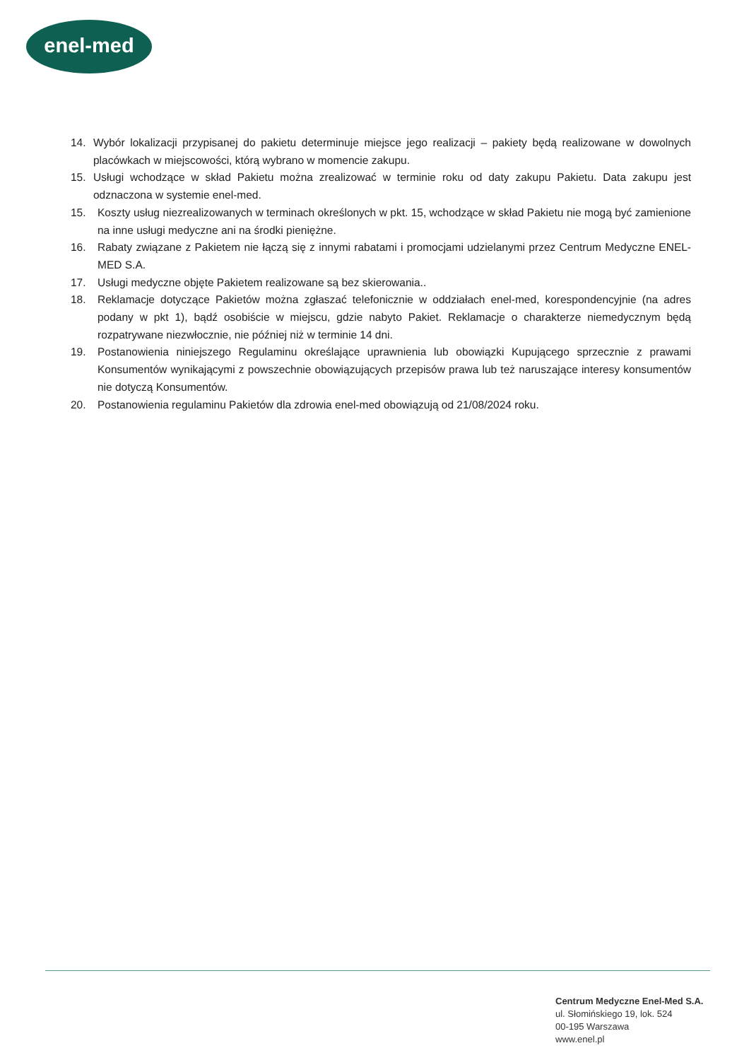enel-med
14. Wybór lokalizacji przypisanej do pakietu determinuje miejsce jego realizacji – pakiety będą realizowane w dowolnych placówkach w miejscowości, którą wybrano w momencie zakupu.
15. Usługi wchodzące w skład Pakietu można zrealizować w terminie roku od daty zakupu Pakietu. Data zakupu jest odznaczona w systemie enel-med.
15. Koszty usług niezrealizowanych w terminach określonych w pkt. 15, wchodzące w skład Pakietu nie mogą być zamienione na inne usługi medyczne ani na środki pieniężne.
16. Rabaty związane z Pakietem nie łączą się z innymi rabatami i promocjami udzielanymi przez Centrum Medyczne ENEL-MED S.A.
17. Usługi medyczne objęte Pakietem realizowane są bez skierowania..
18. Reklamacje dotyczące Pakietów można zgłaszać telefonicznie w oddziałach enel-med, korespondencyjnie (na adres podany w pkt 1), bądź osobiście w miejscu, gdzie nabyto Pakiet. Reklamacje o charakterze niemedycznym będą rozpatrywane niezwłocznie, nie później niż w terminie 14 dni.
19. Postanowienia niniejszego Regulaminu określające uprawnienia lub obowiązki Kupującego sprzecznie z prawami Konsumentów wynikającymi z powszechnie obowiązujących przepisów prawa lub też naruszające interesy konsumentów nie dotyczą Konsumentów.
20. Postanowienia regulaminu Pakietów dla zdrowia enel-med obowiązują od 21/08/2024 roku.
Centrum Medyczne Enel-Med S.A.
ul. Słomińskiego 19, lok. 524
00-195 Warszawa
www.enel.pl